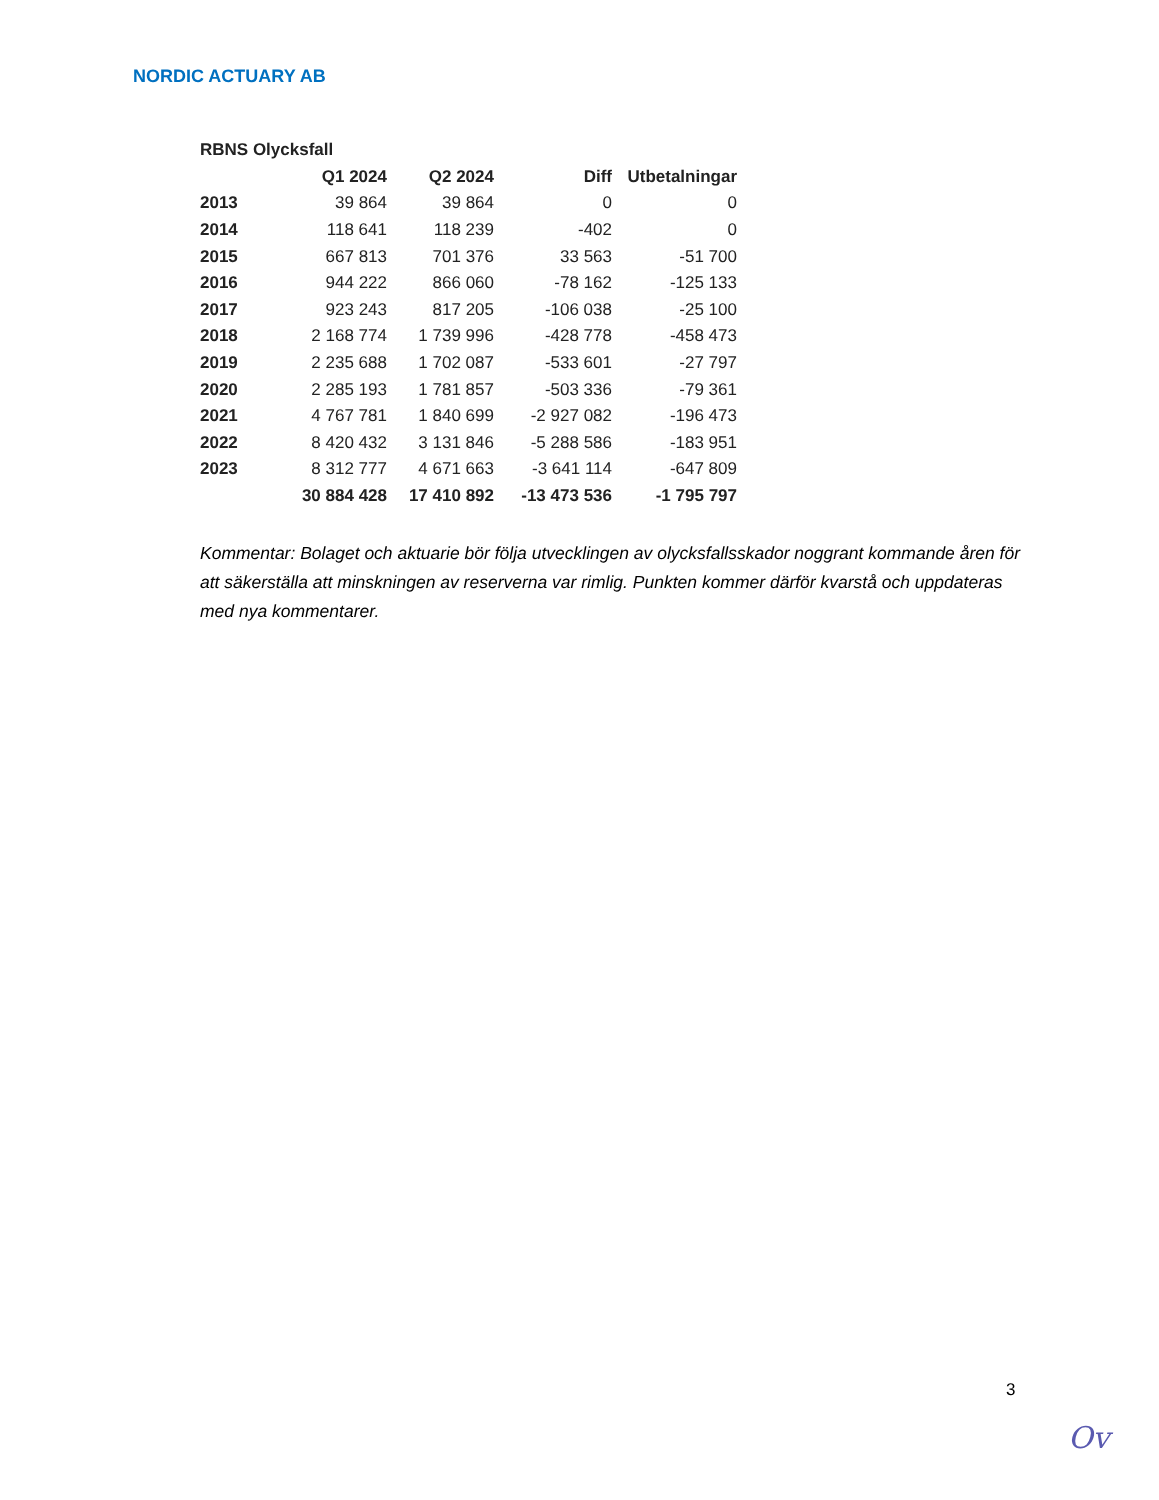NORDIC ACTUARY AB
| RBNS Olycksfall | | | | |
| | Q1 2024 | Q2 2024 | Diff | Utbetalningar |
| 2013 | 39 864 | 39 864 | 0 | 0 |
| 2014 | 118 641 | 118 239 | -402 | 0 |
| 2015 | 667 813 | 701 376 | 33 563 | -51 700 |
| 2016 | 944 222 | 866 060 | -78 162 | -125 133 |
| 2017 | 923 243 | 817 205 | -106 038 | -25 100 |
| 2018 | 2 168 774 | 1 739 996 | -428 778 | -458 473 |
| 2019 | 2 235 688 | 1 702 087 | -533 601 | -27 797 |
| 2020 | 2 285 193 | 1 781 857 | -503 336 | -79 361 |
| 2021 | 4 767 781 | 1 840 699 | -2 927 082 | -196 473 |
| 2022 | 8 420 432 | 3 131 846 | -5 288 586 | -183 951 |
| 2023 | 8 312 777 | 4 671 663 | -3 641 114 | -647 809 |
| | 30 884 428 | 17 410 892 | -13 473 536 | -1 795 797 |
Kommentar: Bolaget och aktuarie bör följa utvecklingen av olycksfallsskador noggrant kommande åren för att säkerställa att minskningen av reserverna var rimlig. Punkten kommer därför kvarstå och uppdateras med nya kommentarer.
3
Ov